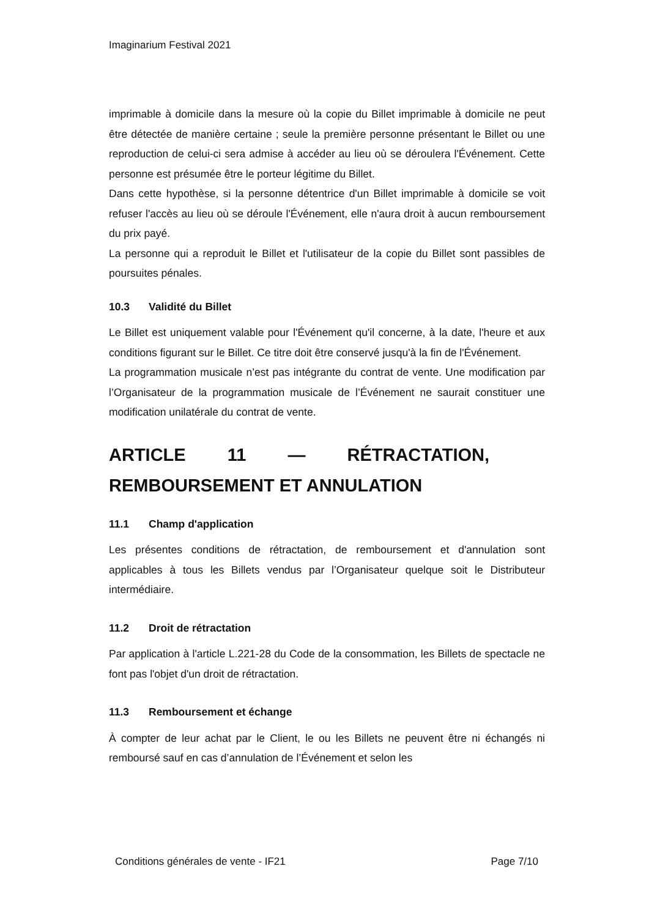Imaginarium Festival 2021
imprimable à domicile dans la mesure où la copie du Billet imprimable à domicile ne peut être détectée de manière certaine ; seule la première personne présentant le Billet ou une reproduction de celui-ci sera admise à accéder au lieu où se déroulera l'Événement. Cette personne est présumée être le porteur légitime du Billet.
Dans cette hypothèse, si la personne détentrice d'un Billet imprimable à domicile se voit refuser l'accès au lieu où se déroule l'Événement, elle n'aura droit à aucun remboursement du prix payé.
La personne qui a reproduit le Billet et l'utilisateur de la copie du Billet sont passibles de poursuites pénales.
10.3 Validité du Billet
Le Billet est uniquement valable pour l'Événement qu'il concerne, à la date, l'heure et aux conditions figurant sur le Billet. Ce titre doit être conservé jusqu'à la fin de l'Événement.
La programmation musicale n’est pas intégrante du contrat de vente. Une modification par l’Organisateur de la programmation musicale de l’Événement ne saurait constituer une modification unilatérale du contrat de vente.
ARTICLE 11 — RÉTRACTATION,
REMBOURSEMENT ET ANNULATION
11.1 Champ d'application
Les présentes conditions de rétractation, de remboursement et d'annulation sont applicables à tous les Billets vendus par l’Organisateur quelque soit le Distributeur intermédiaire.
11.2 Droit de rétractation
Par application à l'article L.221-28 du Code de la consommation, les Billets de spectacle ne font pas l'objet d'un droit de rétractation.
11.3 Remboursement et échange
À compter de leur achat par le Client, le ou les Billets ne peuvent être ni échangés ni remboursé sauf en cas d’annulation de l’Événement et selon les
Conditions générales de vente - IF21 Page 7/10